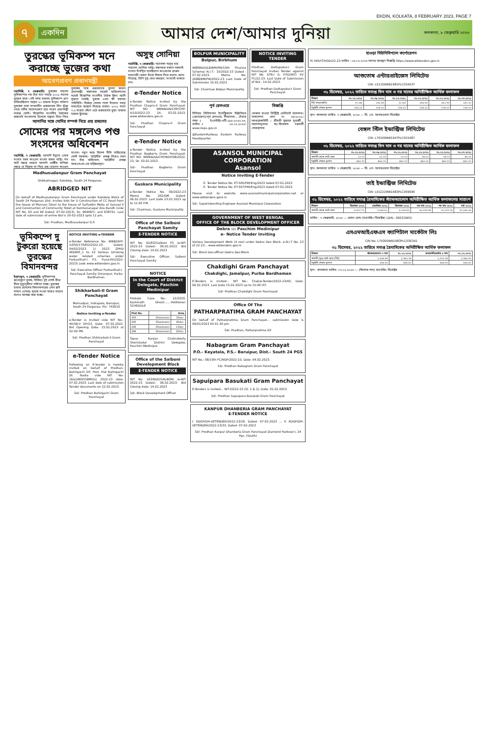EKDIN, KOLKATA, 8 FEBRUARY 2023, PAGE 7
৭
একদিন
আমার দেশ/আমার দুনিয়া
কলকাতা, ৮ ফেব্রুয়ারি ২০২৩
তুরস্কের ভূমিকম্প মনে করাচ্ছে ভুজের কথা
আবেগপ্রবণ প্রধানমন্ত্রী
নয়াদিল্লি, ৭ ফেব্রুয়ারি: তুরস্কের ভয়াবহ ভূমিকম্পের পর তাঁর মনে পড়ছে ২০০১ সালের ভুজের কথা। সেই সময় ভয়াবহ ভূমিকম্পে প্রাণ হারিয়েছিলেন অন্তত ২০ হাজার মানুষ। বর্তমান তুরস্কের সঙ্গে তৎকালীন গুজরাতের মিল খুঁজে পেয়ে গভীর আবেগপ্রবণ হয়ে পড়েন প্রধানমন্ত্রী নরেন্দ্র মোদি। বিজেপির সাংসদীয় বৈঠকের শুরুতেই সাংসদদের উদ্দেশে বক্তৃতা দিতে গিয়ে তুরস্কের সঙ্গে গুজরাতের তুলনা করেন প্রধানমন্ত্রী। মঙ্গলবার বাজেট অধিবেশনের মধ্যেই বিজেপির সাংসদীয় বৈঠক ছিল। আমি বুঝতে পারছি, তুরস্কে এখন কী ভয়াবহ পরিস্থিতি। বিধ্বস্ত দেশের পাশে দাঁড়াতে সমস্ত সাহায্যের আশ্বাস দিয়েছে ভারত। ২০০১ সালে ৭.৬ মাত্রায় কেঁপে ওঠে গুজরাতের ভুজ। হাজার হাজার ছুঁয়েছে।
আদানির সঙ্গে মোদির সম্পর্ক নিয়ে প্রশ্ন রাহুলের
সোমের পর মঙ্গলেও পণ্ড সংসদের অধিবেশন
নয়াদিল্লি, ৭ ফেব্রুয়ারি: আদানি ইস্যুতে এবার সংসদে সরব কংগ্রেস সাংসদ রাহুল গান্ধি। গত আট বছরে ভারতে আদানি গোষ্ঠীর বাণিজ্য ক্ষেত্রে যে বিস্তার তা নিয়ে প্রশ্ন তোলেন কংগ্রেস সাংসদ। নতুন করে বিদেশ নীতি সাজিয়েছে মোদি সরকার। ‘অগ্নিবীর’ প্রকল্প নিয়েও সরব হন। তাঁর অভিযোগ, ‘অগ্নিবীর’ প্রকল্প আরএসএস-এর মস্তিষ্কপ্রসূত।
Madhusudanpur Gram Panchayat
Shibkalinagar, Kakdwip, South 24 Parganas
ABRIDGED NIT
On behalf of Madhusudanpur Gram Panchayat under Kakdwip Block of South 24 Parganas Dist. Invites bids for U Construction of CC Road from the house of Mannan Sikari to the house of Saifuddin Molla at Sansad II and Construction of Community Toilet at Ramtanunagar Aila Bandh (vide NIT No. 93 and 94 Dated: 07-02-2023). Rs. 969087/- and 638751. Last date of submission of online Bid is 20-02-2023 upto 12 pm.
Sd/- Pradhan, Madhusudanpur G.P.
ভূমিকম্পে দু টুকরো হয়েছে তুরস্কের বিমানবন্দর
ইস্তানবুল, ৭ ফেব্রুয়ারি: ভূমিকম্পের ধ্বংসস্তূপে তুরস্ক, সিরিয়া। দুই দেশই ধীরে ধীরে মৃত্যুপুরীতে পরিণত হচ্ছে। তুরস্কের হাতায় প্রদেশের বিমানবন্দরের এমন ছবি সামনে এসেছে। মৃতের সংখ্যা আরও বাড়বে বলেও আশঙ্কা করা হচ্ছে।
NOTICE INVITING e-TENDER
e-Tender Reference No- WBBDR/P-1/050/170/EO/2022-23 Dated-04/02/2023. 1) 2023 ZPHD 466905_1 to 10 Various Drinking water related schemes under Purbasthali-I P.S. Fund-XV(2022-2023) Look www.wbtenders.gov.in
Sd/- Executive Officer Purbasthali-I Panchayat Samity Srirampur, Purba Bardhaman.
Shikharbali-II Gram Panchayat
Mamudpur, Indrapala, Baruipur, South 24 Parganas, Pin- 743610
Notice Inviting e-Tender
e-Tender is invited vide NIT No.: 40/SB-II GP/23, Date: 07.02.2022. Bid Opening Date: 15.02.2023 at 02:00 PM.
Sd/- Prodhan Shikharbali-II Gram Panchayat
e-Tender Notice
Following an E-tender is hereby invited on behalf of Prodhan, Bahirgachi GP, Post -Hat Bahirgachi Dt. Nadia vide NIT No- 16(e)/BGP/SBM(G)/ 2022-23 date- 07.02.2023. Last date of submission Tender documents on 22.02.2023.
Sd/- Prodhan Bahirgachi Gram Panchayat
অসুস্থ সোনিয়া
নয়াদিল্লি, ৭ ফেব্রুয়ারি: আচমকা অসুস্থ হয়ে পড়লেন সোনিয়া গান্ধি। মঙ্গলবার সকাল সকালই সংসদে উপস্থিত হয়েছিলেন কংগ্রেসের প্রাক্তন সভানেত্রী। রাহুল তাঁকে বিশ্রাম নিতে বলেন। জানা গিয়েছে, তিনি সুস্থ বোধ করছেন, সংসদেই থাকতে চান।
e-Tender Notice
e-Tender Notice invited by the Pradhan Chapra-II Gram Panchayat. NIT NO. WBNADIA/CHP/CHP-II/10/2022-23. Dt. 03.02.2023. www.wbtenders.gov.in
Sd/- Pradhan Chapra-II Gram Panchayat
e-Tender Notice
e-Tender Notice invited by the Pradhan Bagberia Gram Panchayat. NIT NO. WBNADIA/CHP/BGP/08/2022-23, Dt. 03.02.2023.
Sd/- Pradhan Bagberia Gram Panchayat
Guskara Municipality
e-Tender Notice No. 09/2022-23 Memo No. 202/GM Dated: 06.02.2023. Last Date 23.02.2023 up to 12.00 P.M.
Sd/- Chairman, Guskara Municipality
Office of the Salboni Panchayat Samity
E-TENDER NOTICE
NIT No. 62/EO/Salboni PS /e-NIT 2022-23 Dated.- 06.02.2023. Bid Closing date: 14.02.2023
Sd/- Executive Officer, Salboni Panchayat Samity
NOTICE
In the Court of District Delegate, Paschim Medinipur
Probate Case No.- 22/2020. Kashinath Ghosh.......Petitioner. SCHEDULE
| Plot No. | | Area |
| --- | --- | --- |
| 305 | Dhanisoem | 33dec. |
| 200 | Dhanisoem | 40dec. |
| 236 | Dhanisoem | 13dec. |
| 299 | Dhanisoem | 20dec. |
Tapas Ranjan Chakraborty Sheristadar District Delegate, Paschim Medinipur
Office of the Salboni Development Block
E-TENDER NOTICE
NIT No. 163/BDO/SALBONI /e-NIT 2022-23 Dated.- 06.02.2023. Bid Closing date: 14.02.2023
Sd/- Block Development Officer
BOLPUR MUNICIPALITY
Bolpur, Birbhum
WBMAD/ULB/BM/PW/15th Finance Scheme/ N.I.T.- 15/2022-23 Dated : 07.02.2023. Memo No. 2688/BM/PW/2022-23 Last Date of Submission 15.02.2023.
Sd/- Chairman Bolpur Municipality
NOTICE INVITING TENDER
Prodhan, Duttapukur-I Gram Panchayat invites Tender against NIT No. DTK-I G. P/52/NIT/ XV FC/22-23. Last Date of Submission of Bid : 14.02.2023.
Sd/- Prodhan Duttapukur-I Gram Panchayat
পূর্ব রেলওয়ে
সিনিয়র ডিভিশনাল ইলেক্ট্রিক্যাল ইঞ্জিনিয়ার (জেনারেল)/পূর্ব রেলওয়ে, শিয়ালদহ... টেন্ডার নম্বর ঃ ইএলইজি-ওটি-১৯৮-২০২২-২৩, তারিখ ঃ ০৩.০২.২০২৩। www.ireps.gov.in
@EasternRailway Eastern Railway Headquarter
বিজ্ঞপ্তি
মোকাম হাওড়া ডিস্ট্রিক্ট ডেলিগেট আদালত। সাকসেশন কেস নং ৩৫।২০২১। দরখাস্তকারিনী :- শ্রীমতী সুজাতা মুখার্জী... আদেশানুসারে স্বা/-বিবেকশ চক্রবর্তী সেরেস্তাদার
ASANSOL MUNICIPAL CORPORATION
Asansol
Notice Inviting E-Tender
E. Tender Notice No. ET-505/PW/Eng/2023 dated 07-02-2023
E. Tender Notice No. ET-507/PW/Eng/2023 dated 07-02-2023
Please visit to website www.asansolmunicipalcorporation.net or www.wbtenders.govt.in
Sd/- Superintending Engineer Asansol Municipal Corporation
GOVERNMENT OF WEST BENGAL
OFFICE OF THE BLOCK DEVELOPMENT OFFICER
Debra ::: Paschim Medinipur
e- Notice Tender Inviting
Various Development Work (4 nos) under Debra Dev Block. e-N.I.T No. 23 of 22-23... www.wbtenders.gov.in
Sd/- Block Dev.officer Debra Dev.Block
Chakdighi Gram Panchayat
Chakdighi, Jamalpur, Purba Bardhaman
E-Tenders is invited... NIT No.: Chak/e-Tender/2022-23/40, Date: 06.02.2023. Last Date 15.02.2023 up to 15:00 IST.
Sd/- Prodhan Chakdighi Gram Panchayat
Office Of The
PATHARPRATIMA GRAM PANCHAYAT
On behalf of Patharpratima Gram Panchayat... submission date is 09/01/2023 till 01:30 pm.
Sd/- Pradhan, Patharpratima GP
Nabagram Gram Panchayat
P.O.- Keyatala, P.S.- Baruipur, Dist.- South 24 PGS
NIT No.: 08/15th FC/NGP/2022-23, Date: 04.02.2023.
Sd/- Prodhan Nabagram Gram Panchayat
Sapuipara Basukati Gram Panchayat
E-Tenders is invited... NIT-03/22-23 (Sl. 1 & 2), Date: 01.02.2023.
Sd/- Prodhan Sapuipara Basukati Gram Panchayat
KANPUR DHANBERIA GRAM PANCHAYAT
E-TENDER NOTICE
I. KDGP/DH-I/ETENDER/2022-23/29. Dated- 07-02-2023 ... V. KDGP/DH-I/ETENDER/2022-23/33. Dated- 07-02-2023
Sd/- Prodhan Kanpur Dhanberia Gram Panchayat Diamond Harbour-I, 24 Pgs. (South)
হাওড়া মিউনিসিপ্যাল কর্পোরেশন
নং 045/IT/HOD/22-23 তারিখ : ০৬.০২.২০২৩ দরপত্র আমন্ত্রণ বিজ্ঞপ্তি https://www.wbtenders.gov.in
আশুতোষ এন্টারপ্রাইজেস লিমিটেড
CIN: L51109WB1981PLC034037
৩১ ডিসেম্বর, ২০২২ তারিখে সমাপ্ত তিন মাস ও নয় মাসের অনিরীক্ষিত আর্থিক ফলাফল
| বিবরণ | ৩১.১২.২০২২ | ৩০.০৯.২০২২ | ৩১.১২.২০২১ | ৩১.১২.২০২২ | ৩১.১২.২০২১ | ৩১.০৩.২০২২ |
| --- | --- | --- | --- | --- | --- | --- |
| নিট লাভ/(ক্ষতি) | (৭.২৪) | ১৭৮.৩৫ | (২.৩১) | ১৬১.৬২ | ১৮২.৭৩ | ১৮০.২২ |
| ইকুইটি শেয়ার মূলধন | ২২৪.১০ | ২২৪.১০ | ২২৪.১০ | ২২৪.১০ | ২২৪.১০ | ২২৪.১০ |
স্থান: কলকাতা তারিখ: ৭ ফেব্রুয়ারি, ২০২৩ — ডি. এন. আগরওয়াল ডিরেক্টর
বেঙ্গল স্টিল ইন্ডাস্ট্রিজ লিমিটেড
CIN: L70109WB1947PLC015087
৩১ ডিসেম্বর, ২০২২ তারিখে সমাপ্ত তিন মাস ও নয় মাসের অনিরীক্ষিত আর্থিক ফলাফল
| বিবরণ | ৩১.১২.২০২২ | ৩০.০৯.২০২২ | ৩১.১২.২০২১ | ৩১.১২.২০২২ | ৩১.১২.২০২১ | ৩১.০৩.২০২২ |
| --- | --- | --- | --- | --- | --- | --- |
| কার্যাদি থেকে মোট আয় | ১২.০০ | ১২.০০ | ১২.০০ | ৩৬.০০ | ৩৬.০০ | ৪৮.০০ |
| ইকুইটি শেয়ার মূলধন | ৪৯০.০০ | ৪৯০.০০ | ৪৯০.০০ | ৪৯০.০০ | ৪৯০.০০ | ৪৯০.০০ |
স্থান: কলকাতা তারিখ: ৭ ফেব্রুয়ারি, ২০২৩ — ডি. এন. আগরওয়াল ডিরেক্টর
তাই ইন্ডাস্ট্রিজ লিমিটেড
CIN: L01222WB1983PLC059695
৩১ ডিসেম্বর, ২০২২ তারিখে সমাপ্ত ত্রৈমাসিকের স্ট্যান্ডঅ্যালোন অনিরীক্ষিত আর্থিক ফলাফলের সারাংশ
| বিবরণ | ডিসেম্বর ২০২২ | সেপ্টেম্বর ২০২২ | ডিসেম্বর ২০২১ | নয় মাস ২০২২ | নয় মাস ২০২১ | মার্চ ২০২২ |
| --- | --- | --- | --- | --- | --- | --- |
| কার্যাদি থেকে মোট আয় | ৫,৫২০.২২ | ৭,১৯৫.৮২ | ৮,০১৬.৫৩ | ১৮,৭৭৬.৩৪ | ২১,১৭৭.২৮ | ৩০,১৮৬.১৯ |
তারিখ : ৭ ফেব্রুয়ারি, ২০২৩ — রোহন ঘোষ (ম্যানেজিং ডিরেক্টর) (DIN:- 00032965)
এসএমআইএফএস ক্যাপিটাল মার্কেটস লিঃ
CIN No: L74300WB1983PLC036342
৩১ ডিসেম্বর, ২০২২ তারিখে সমাপ্ত ত্রৈমাসিকের অনিরীক্ষিত আর্থিক ফলাফল
| বিবরণ | স্ট্যান্ডঅ্যালোন ৩ মাস | ৩১.১২.২০২১ | কনসোলিডেটেড ৩ মাস | ৩১.১২.২০২১ |
| --- | --- | --- | --- | --- |
| কার্যাদি সূত্রে মোট আয় (নিট) | ১,১৯৫.৫৫ | ১,৭৯২.২৯ | ১,২০০.২৬ | ১,৭৯৮.৩২ |
| ইকুইটি শেয়ার মূলধন | ৫৫৮.৫০ | ৫৫৮.৫০ | ৫৫৮.৫০ | ৫৫৮.৫০ |
স্থান : কলকাতা তারিখ: ০৭.০২.২০২৩ — (কিশোর শাহ) ম্যানেজিং ডিরেক্টর